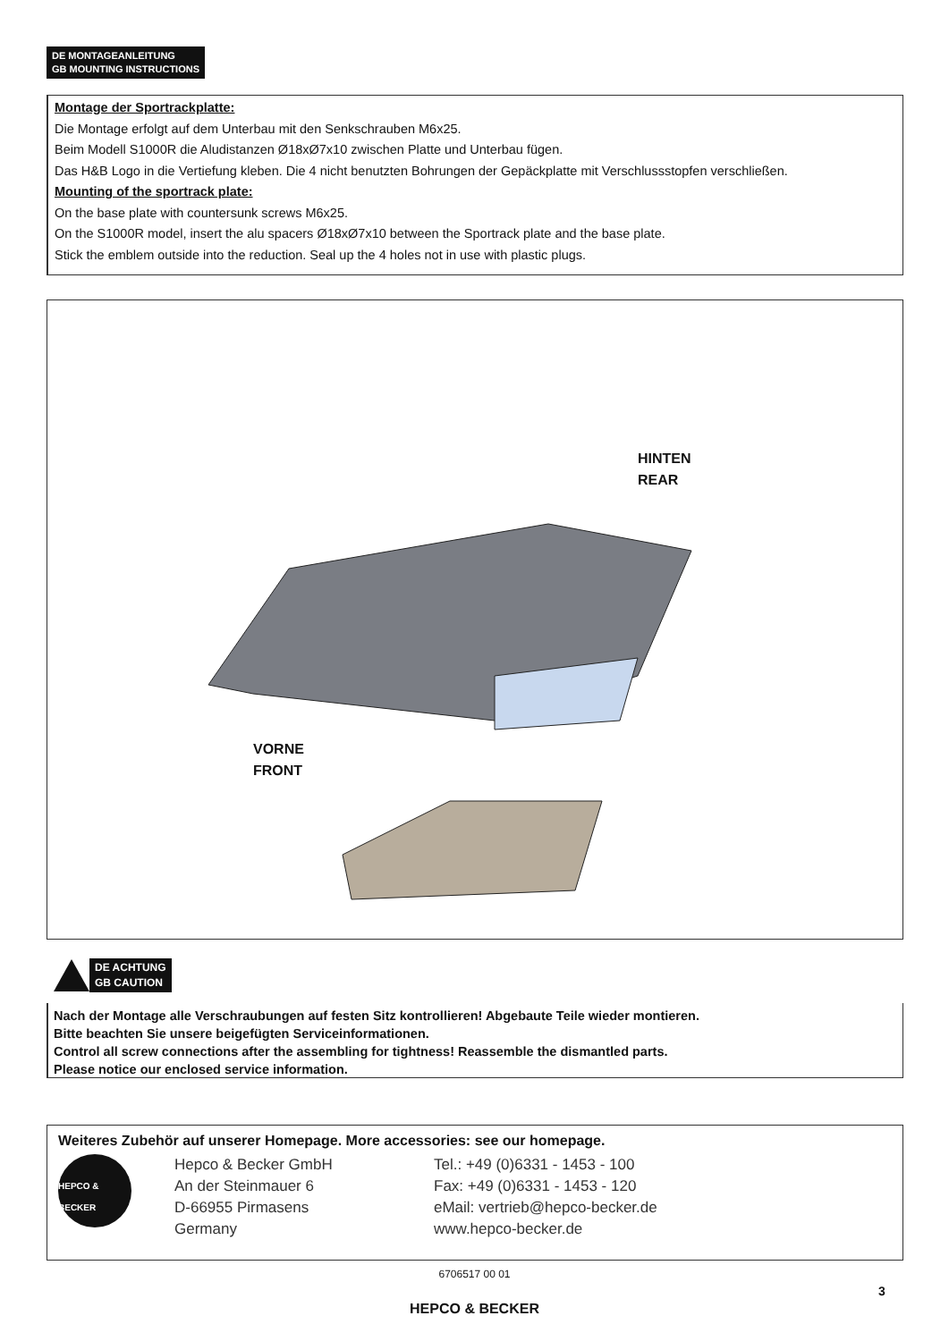DE MONTAGEANLEITUNG
GB MOUNTING INSTRUCTIONS
Montage der Sportrackplatte:
Die Montage erfolgt auf dem Unterbau mit den Senkschrauben M6x25.
Beim Modell S1000R die Aludistanzen Ø18xØ7x10 zwischen Platte und Unterbau fügen.
Das H&B Logo in die Vertiefung kleben. Die 4 nicht benutzten Bohrungen der Gepäckplatte mit Verschlussstopfen verschließen.
Mounting of the sportrack plate:
On the base plate with countersunk screws M6x25.
On the S1000R model, insert the alu spacers Ø18xØ7x10 between the Sportrack plate and the base plate.
Stick the emblem outside into the reduction. Seal up the 4 holes not in use with plastic plugs.
HINTEN
REAR
VORNE
FRONT
DE ACHTUNG
GB CAUTION
Nach der Montage alle Verschraubungen auf festen Sitz kontrollieren! Abgebaute Teile wieder montieren.
Bitte beachten Sie unsere beigefügten Serviceinformationen.
Control all screw connections after the assembling for tightness! Reassemble the dismantled parts.
Please notice our enclosed service information.
Weiteres Zubehör auf unserer Homepage. More accessories: see our homepage.
HEPCO & BECKER
Hepco & Becker GmbH
An der Steinmauer 6
D-66955 Pirmasens
Germany
Tel.: +49 (0)6331 - 1453 - 100
Fax: +49 (0)6331 - 1453 - 120
eMail: vertrieb@hepco-becker.de
www.hepco-becker.de
6706517 00 01
3
HEPCO & BECKER